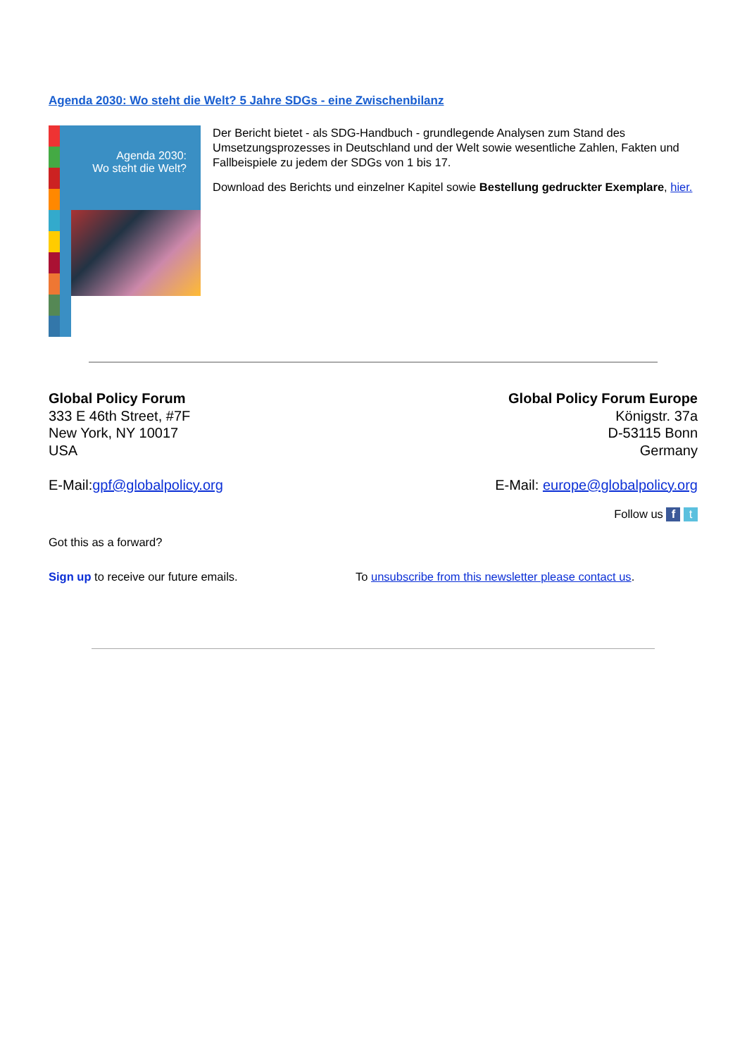Agenda 2030: Wo steht die Welt? 5 Jahre SDGs - eine Zwischenbilanz
Agenda 2030:
Wo steht die Welt?
Der Bericht bietet - als SDG-Handbuch - grundlegende Analysen zum Stand des Umsetzungsprozesses in Deutschland und der Welt sowie wesentliche Zahlen, Fakten und Fallbeispiele zu jedem der SDGs von 1 bis 17.
Download des Berichts und einzelner Kapitel sowie Bestellung gedruckter Exemplare, hier.
Global Policy Forum
333 E 46th Street, #7F
New York, NY 10017
USA
Global Policy Forum Europe
Königstr. 37a
D-53115 Bonn
Germany
E-Mail:gpf@globalpolicy.org E-Mail: europe@globalpolicy.org
Follow us f t
Got this as a forward?
Sign up to receive our future emails. To unsubscribe from this newsletter please contact us.